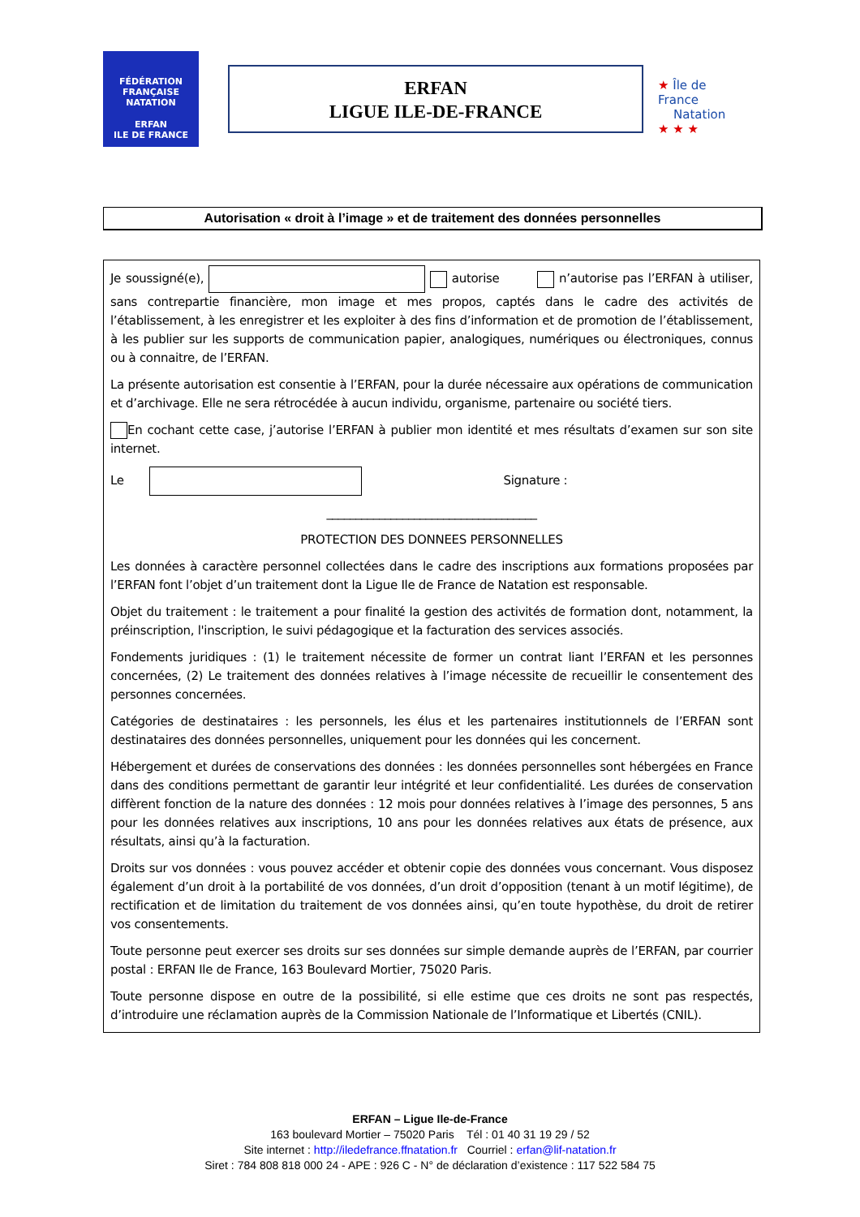FÉDÉRATION FRANÇAISE
NATATION
ERFAN
ILE DE FRANCE
ERFAN
LIGUE ILE-DE-FRANCE
★ Île de France
Natation
★ ★ ★
Autorisation « droit à l’image » et de traitement des données personnelles
Je soussigné(e), autorise n’autorise pas l’ERFAN à utiliser, sans contrepartie financière, mon image et mes propos, captés dans le cadre des activités de l’établissement, à les enregistrer et les exploiter à des fins d’information et de promotion de l’établissement, à les publier sur les supports de communication papier, analogiques, numériques ou électroniques, connus ou à connaitre, de l’ERFAN.
La présente autorisation est consentie à l’ERFAN, pour la durée nécessaire aux opérations de communication et d’archivage. Elle ne sera rétrocédée à aucun individu, organisme, partenaire ou société tiers.
En cochant cette case, j’autorise l’ERFAN à publier mon identité et mes résultats d’examen sur son site internet.
Le Signature :
____________________________________
PROTECTION DES DONNEES PERSONNELLES
Les données à caractère personnel collectées dans le cadre des inscriptions aux formations proposées par l’ERFAN font l’objet d’un traitement dont la Ligue Ile de France de Natation est responsable.
Objet du traitement : le traitement a pour finalité la gestion des activités de formation dont, notamment, la préinscription, l'inscription, le suivi pédagogique et la facturation des services associés.
Fondements juridiques : (1) le traitement nécessite de former un contrat liant l’ERFAN et les personnes concernées, (2) Le traitement des données relatives à l’image nécessite de recueillir le consentement des personnes concernées.
Catégories de destinataires : les personnels, les élus et les partenaires institutionnels de l’ERFAN sont destinataires des données personnelles, uniquement pour les données qui les concernent.
Hébergement et durées de conservations des données : les données personnelles sont hébergées en France dans des conditions permettant de garantir leur intégrité et leur confidentialité. Les durées de conservation diffèrent fonction de la nature des données : 12 mois pour données relatives à l’image des personnes, 5 ans pour les données relatives aux inscriptions, 10 ans pour les données relatives aux états de présence, aux résultats, ainsi qu’à la facturation.
Droits sur vos données : vous pouvez accéder et obtenir copie des données vous concernant. Vous disposez également d’un droit à la portabilité de vos données, d’un droit d’opposition (tenant à un motif légitime), de rectification et de limitation du traitement de vos données ainsi, qu’en toute hypothèse, du droit de retirer vos consentements.
Toute personne peut exercer ses droits sur ses données sur simple demande auprès de l’ERFAN, par courrier postal : ERFAN Ile de France, 163 Boulevard Mortier, 75020 Paris.
Toute personne dispose en outre de la possibilité, si elle estime que ces droits ne sont pas respectés, d’introduire une réclamation auprès de la Commission Nationale de l’Informatique et Libertés (CNIL).
ERFAN – Ligue Ile-de-France
163 boulevard Mortier – 75020 Paris Tél : 01 40 31 19 29 / 52
Site internet : http://iledefrance.ffnatation.fr Courriel : erfan@lif-natation.fr
Siret : 784 808 818 000 24 - APE : 926 C - N° de déclaration d’existence : 117 522 584 75